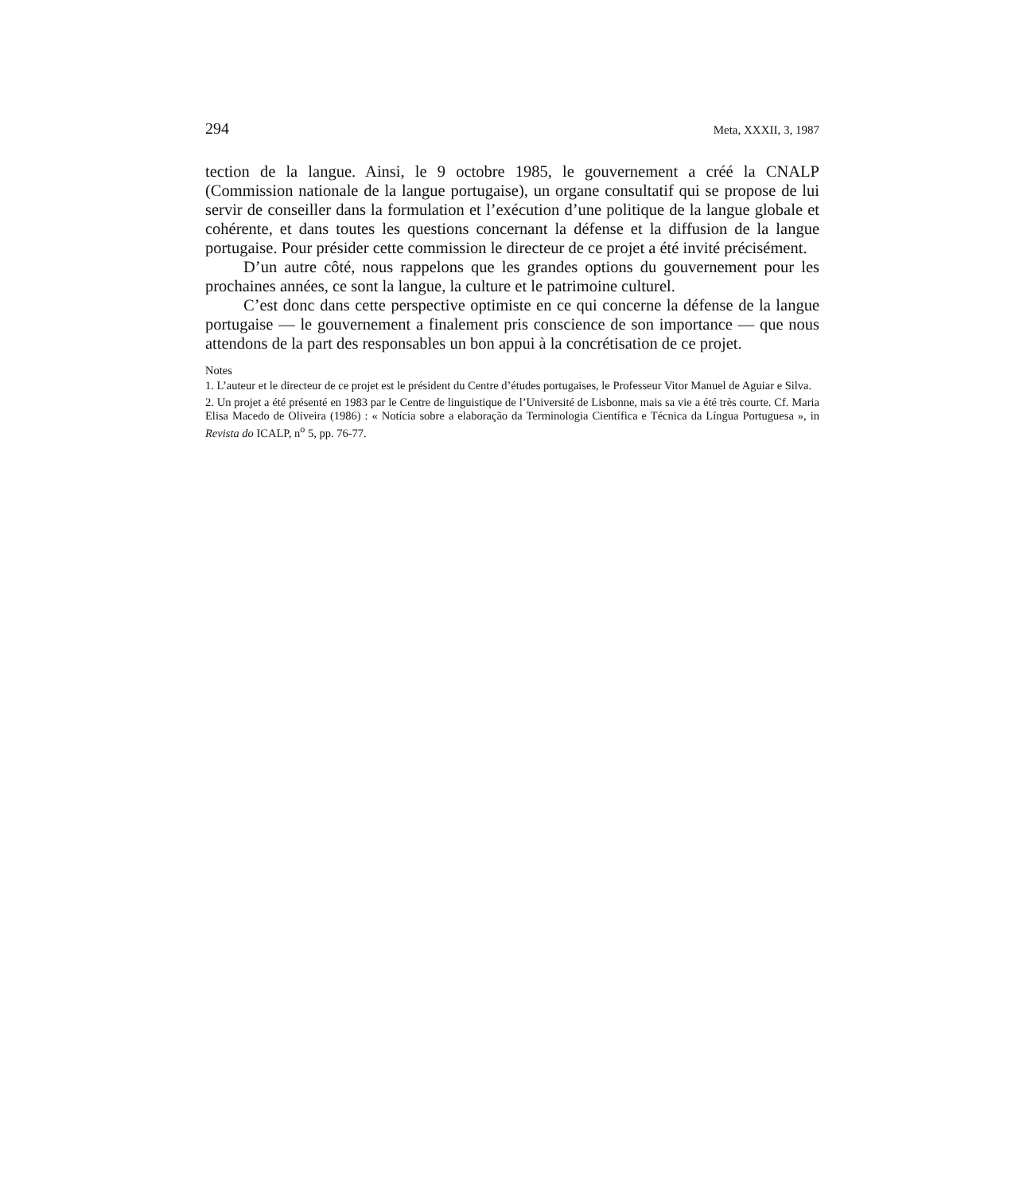294 Meta, XXXII, 3, 1987
tection de la langue. Ainsi, le 9 octobre 1985, le gouvernement a créé la CNALP (Commission nationale de la langue portugaise), un organe consultatif qui se propose de lui servir de conseiller dans la formulation et l’exécution d’une politique de la langue globale et cohérente, et dans toutes les questions concernant la défense et la diffusion de la langue portugaise. Pour présider cette commission le directeur de ce projet a été invité précisément.
D’un autre côté, nous rappelons que les grandes options du gouvernement pour les prochaines années, ce sont la langue, la culture et le patrimoine culturel.
C’est donc dans cette perspective optimiste en ce qui concerne la défense de la langue portugaise — le gouvernement a finalement pris conscience de son importance — que nous attendons de la part des responsables un bon appui à la concrétisation de ce projet.
Notes
1. L’auteur et le directeur de ce projet est le président du Centre d’études portugaises, le Professeur Vitor Manuel de Aguiar e Silva.
2. Un projet a été présenté en 1983 par le Centre de linguistique de l’Université de Lisbonne, mais sa vie a été très courte. Cf. Maria Elisa Macedo de Oliveira (1986) : « Notícia sobre a elaboração da Terminologia Científica e Técnica da Língua Portuguesa », in Revista do ICALP, n<sup>o</sup> 5, pp. 76-77.